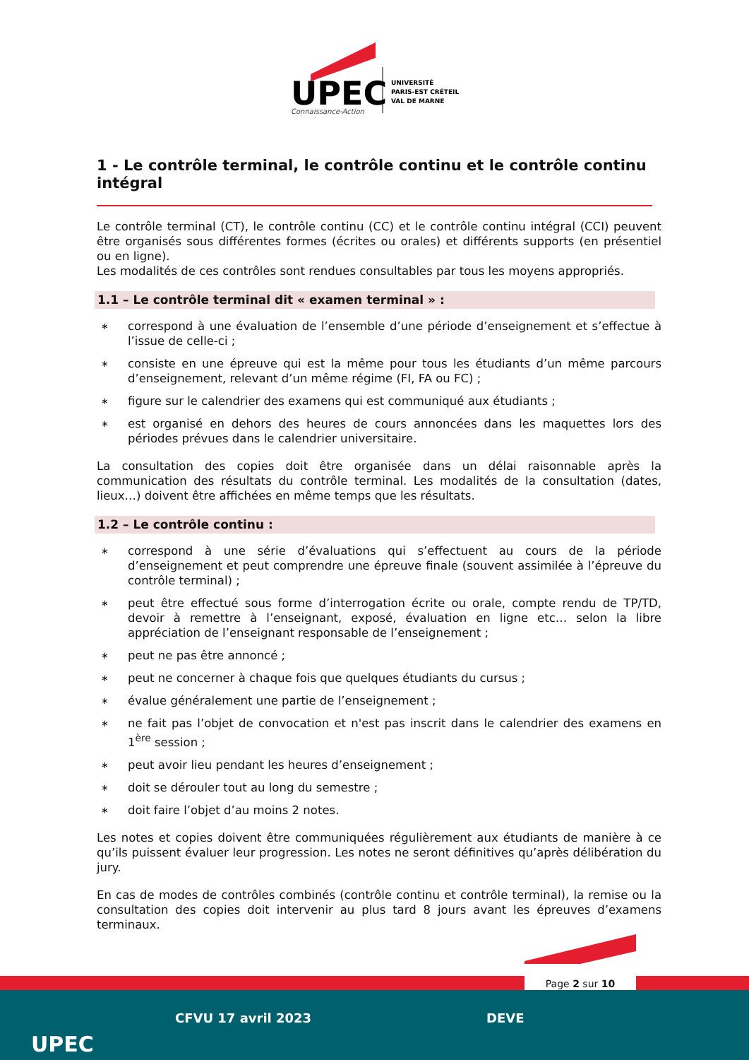UPEC
Connaissance-Action
UNIVERSITÉ
PARIS-EST CRÉTEIL
VAL DE MARNE
1 - Le contrôle terminal, le contrôle continu et le contrôle continu intégral
Le contrôle terminal (CT), le contrôle continu (CC) et le contrôle continu intégral (CCI) peuvent être organisés sous différentes formes (écrites ou orales) et différents supports (en présentiel ou en ligne).
Les modalités de ces contrôles sont rendues consultables par tous les moyens appropriés.
1.1 – Le contrôle terminal dit « examen terminal » :
∗ correspond à une évaluation de l’ensemble d’une période d’enseignement et s’effectue à l’issue de celle-ci ;
∗ consiste en une épreuve qui est la même pour tous les étudiants d’un même parcours d’enseignement, relevant d’un même régime (FI, FA ou FC) ;
∗ figure sur le calendrier des examens qui est communiqué aux étudiants ;
∗ est organisé en dehors des heures de cours annoncées dans les maquettes lors des périodes prévues dans le calendrier universitaire.
La consultation des copies doit être organisée dans un délai raisonnable après la communication des résultats du contrôle terminal. Les modalités de la consultation (dates, lieux…) doivent être affichées en même temps que les résultats.
1.2 – Le contrôle continu :
∗ correspond à une série d’évaluations qui s’effectuent au cours de la période d’enseignement et peut comprendre une épreuve finale (souvent assimilée à l’épreuve du contrôle terminal) ;
∗ peut être effectué sous forme d’interrogation écrite ou orale, compte rendu de TP/TD, devoir à remettre à l’enseignant, exposé, évaluation en ligne etc… selon la libre appréciation de l’enseignant responsable de l’enseignement ;
∗ peut ne pas être annoncé ;
∗ peut ne concerner à chaque fois que quelques étudiants du cursus ;
∗ évalue généralement une partie de l’enseignement ;
∗ ne fait pas l’objet de convocation et n'est pas inscrit dans le calendrier des examens en 1<sup>ère</sup> session ;
∗ peut avoir lieu pendant les heures d’enseignement ;
∗ doit se dérouler tout au long du semestre ;
∗ doit faire l’objet d’au moins 2 notes.
Les notes et copies doivent être communiquées régulièrement aux étudiants de manière à ce qu’ils puissent évaluer leur progression. Les notes ne seront définitives qu’après délibération du jury.
En cas de modes de contrôles combinés (contrôle continu et contrôle terminal), la remise ou la consultation des copies doit intervenir au plus tard 8 jours avant les épreuves d’examens terminaux.
Page 2 sur 10
UPEC
CFVU 17 avril 2023 DEVE